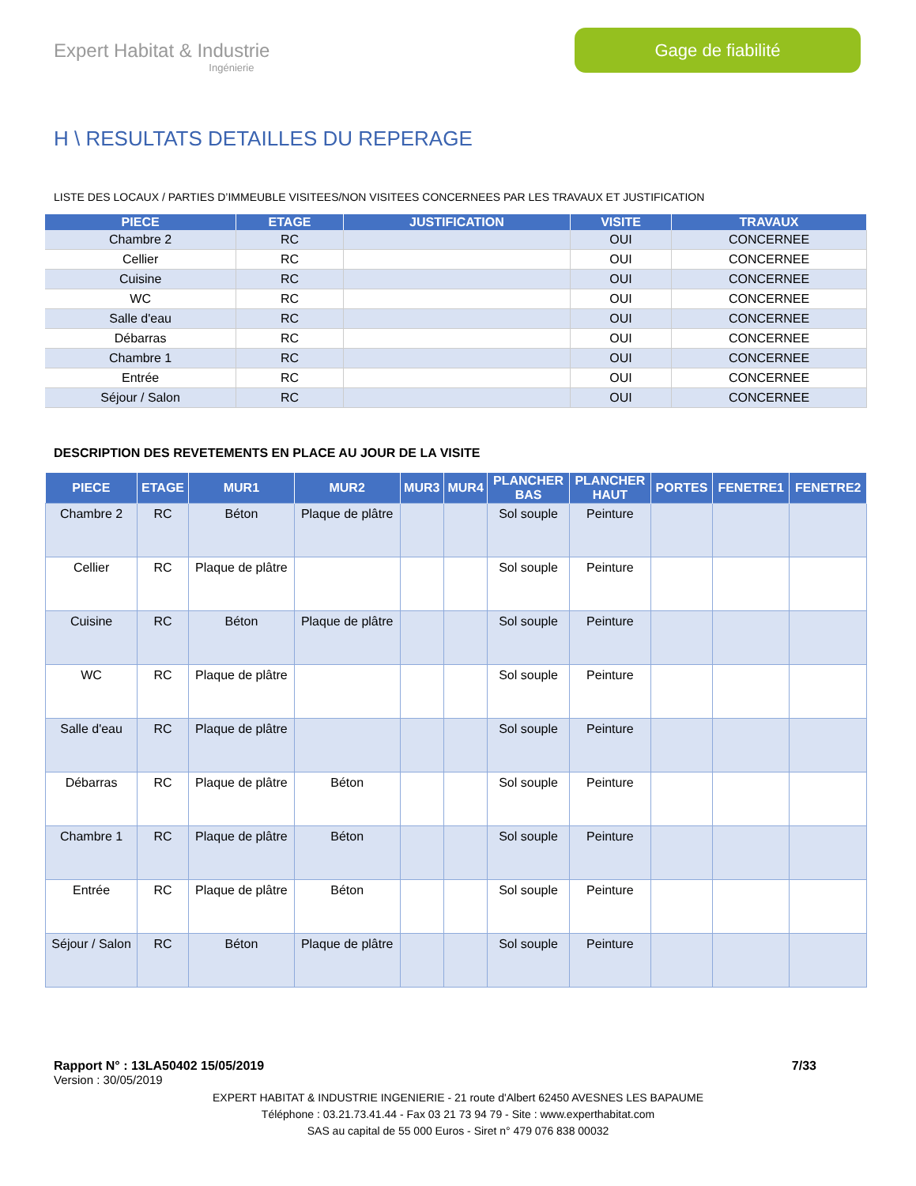Expert Habitat & Industrie
Ingénierie
Gage de fiabilité
H \ RESULTATS DETAILLES DU REPERAGE
LISTE DES LOCAUX / PARTIES D’IMMEUBLE VISITEES/NON VISITEES CONCERNEES PAR LES TRAVAUX ET JUSTIFICATION
| PIECE | ETAGE | JUSTIFICATION | VISITE | TRAVAUX |
| --- | --- | --- | --- | --- |
| Chambre 2 | RC | | OUI | CONCERNEE |
| Cellier | RC | | OUI | CONCERNEE |
| Cuisine | RC | | OUI | CONCERNEE |
| WC | RC | | OUI | CONCERNEE |
| Salle d'eau | RC | | OUI | CONCERNEE |
| Débarras | RC | | OUI | CONCERNEE |
| Chambre 1 | RC | | OUI | CONCERNEE |
| Entrée | RC | | OUI | CONCERNEE |
| Séjour / Salon | RC | | OUI | CONCERNEE |
DESCRIPTION DES REVETEMENTS EN PLACE AU JOUR DE LA VISITE
| PIECE | ETAGE | MUR1 | MUR2 | MUR3 | MUR4 | PLANCHER BAS | PLANCHER HAUT | PORTES | FENETRE1 | FENETRE2 |
| --- | --- | --- | --- | --- | --- | --- | --- | --- | --- | --- |
| Chambre 2 | RC | Béton | Plaque de plâtre | | | Sol souple | Peinture | | | |
| Cellier | RC | Plaque de plâtre | | | | Sol souple | Peinture | | | |
| Cuisine | RC | Béton | Plaque de plâtre | | | Sol souple | Peinture | | | |
| WC | RC | Plaque de plâtre | | | | Sol souple | Peinture | | | |
| Salle d'eau | RC | Plaque de plâtre | | | | Sol souple | Peinture | | | |
| Débarras | RC | Plaque de plâtre | Béton | | | Sol souple | Peinture | | | |
| Chambre 1 | RC | Plaque de plâtre | Béton | | | Sol souple | Peinture | | | |
| Entrée | RC | Plaque de plâtre | Béton | | | Sol souple | Peinture | | | |
| Séjour / Salon | RC | Béton | Plaque de plâtre | | | Sol souple | Peinture | | | |
Rapport N° : 13LA50402 15/05/2019 7/33
Version : 30/05/2019
EXPERT HABITAT & INDUSTRIE INGENIERIE - 21 route d'Albert 62450 AVESNES LES BAPAUME
Téléphone : 03.21.73.41.44 - Fax 03 21 73 94 79 - Site : www.experthabitat.com
SAS au capital de 55 000 Euros - Siret n° 479 076 838 00032